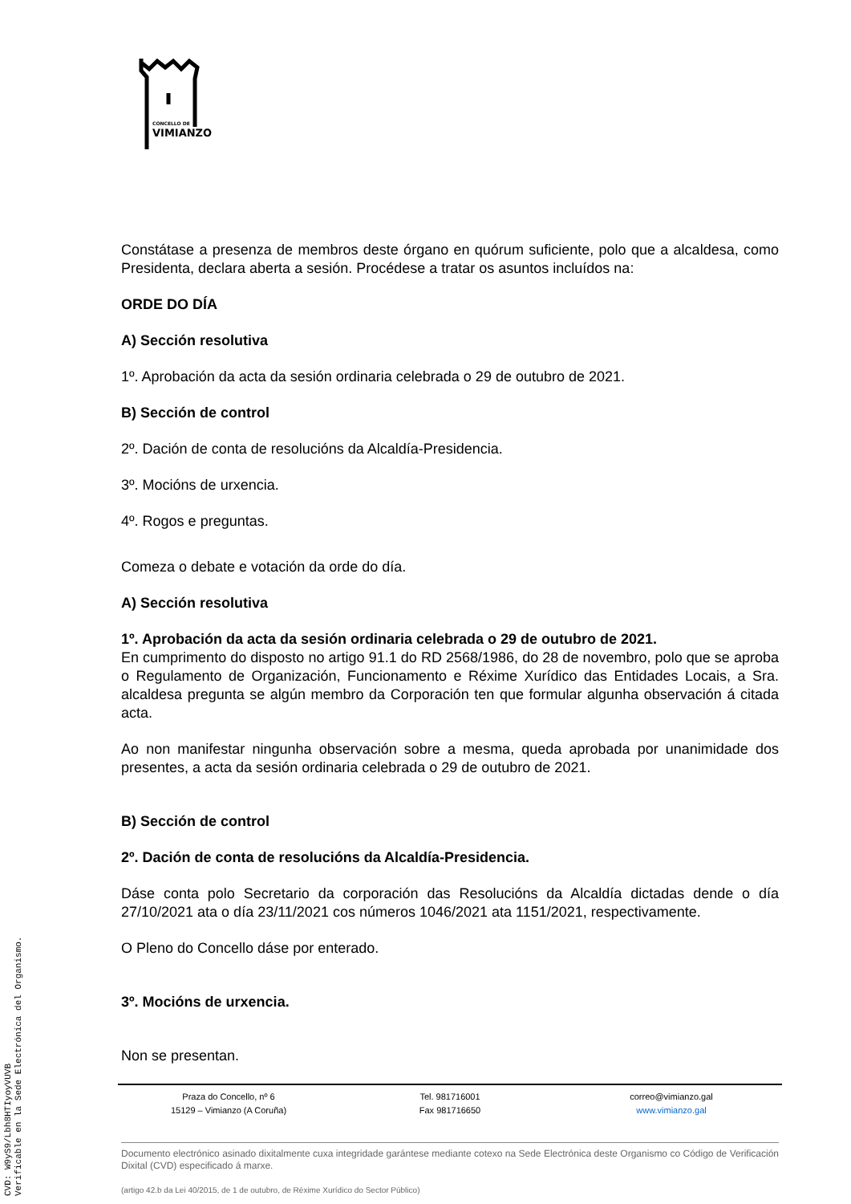CONCELLO DE
VIMIANZO
Constátase a presenza de membros deste órgano en quórum suficiente, polo que a alcaldesa, como Presidenta, declara aberta a sesión. Procédese a tratar os asuntos incluídos na:
ORDE DO DÍA
A) Sección resolutiva
1º. Aprobación da acta da sesión ordinaria celebrada o 29 de outubro de 2021.
B) Sección de control
2º. Dación de conta de resolucións da Alcaldía-Presidencia.
3º. Mocións de urxencia.
4º. Rogos e preguntas.
Comeza o debate e votación da orde do día.
A) Sección resolutiva
1º. Aprobación da acta da sesión ordinaria celebrada o 29 de outubro de 2021.
En cumprimento do disposto no artigo 91.1 do RD 2568/1986, do 28 de novembro, polo que se aproba o Regulamento de Organización, Funcionamento e Réxime Xurídico das Entidades Locais, a Sra. alcaldesa pregunta se algún membro da Corporación ten que formular algunha observación á citada acta.
Ao non manifestar ningunha observación sobre a mesma, queda aprobada por unanimidade dos presentes, a acta da sesión ordinaria celebrada o 29 de outubro de 2021.
B) Sección de control
2º. Dación de conta de resolucións da Alcaldía-Presidencia.
Dáse conta polo Secretario da corporación das Resolucións da Alcaldía dictadas dende o día 27/10/2021 ata o día 23/11/2021 cos números 1046/2021 ata 1151/2021, respectivamente.
O Pleno do Concello dáse por enterado.
3º. Mocións de urxencia.
Non se presentan.
Praza do Concello, nº 6
15129 – Vimianzo (A Coruña)
Tel. 981716001
Fax 981716650
correo@vimianzo.gal
www.vimianzo.gal
Documento electrónico asinado dixitalmente cuxa integridade garántese mediante cotexo na Sede Electrónica deste Organismo co Código de Verificación Dixital (CVD) especificado á marxe.
(artigo 42.b da Lei 40/2015, de 1 de outubro, de Réxime Xurídico do Sector Público)
CVD: W9yS9/Lbh8HTIyoyVUVB
Verificable en la Sede Electrónica del Organismo.